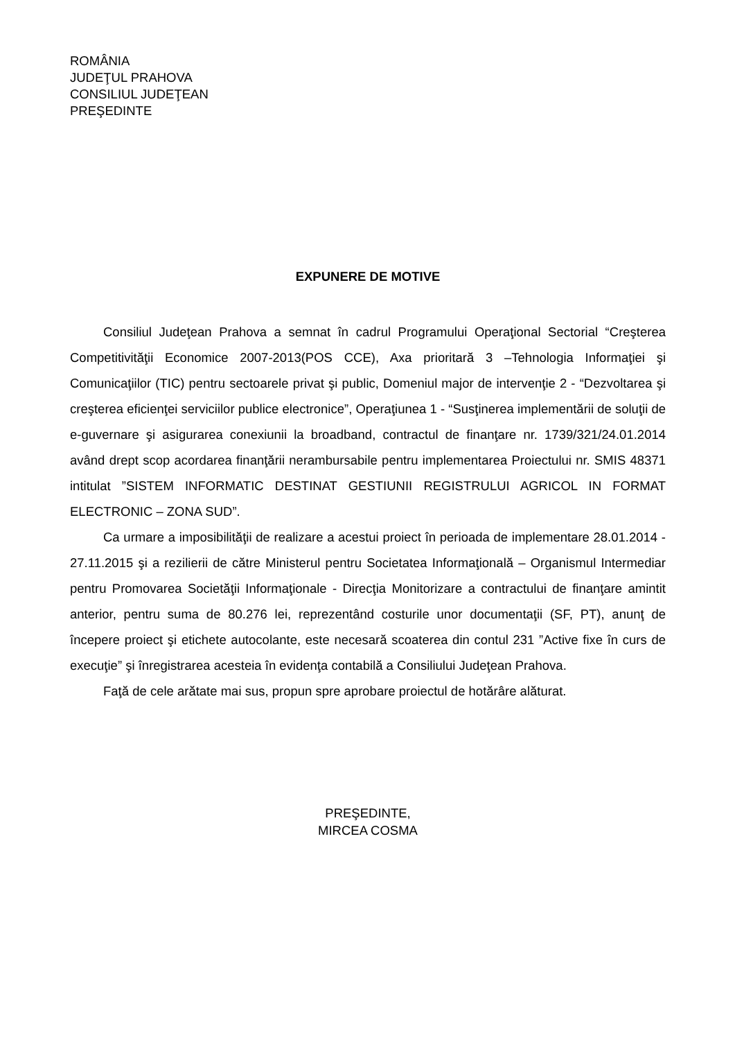ROMÂNIA
JUDEŢUL PRAHOVA
CONSILIUL JUDEŢEAN
PREŞEDINTE
EXPUNERE DE MOTIVE
Consiliul Judeţean Prahova a semnat în cadrul Programului Operaţional Sectorial “Creşterea Competitivităţii Economice 2007-2013(POS CCE), Axa prioritară 3 –Tehnologia Informaţiei şi Comunicaţiilor (TIC) pentru sectoarele privat şi public, Domeniul major de intervenţie 2 - “Dezvoltarea şi creşterea eficienţei serviciilor publice electronice”, Operaţiunea 1 - “Susţinerea implementării de soluţii de e-guvernare şi asigurarea conexiunii la broadband, contractul de finanţare nr. 1739/321/24.01.2014 având drept scop acordarea finanţării nerambursabile pentru implementarea Proiectului nr. SMIS 48371 intitulat ”SISTEM INFORMATIC DESTINAT GESTIUNII REGISTRULUI AGRICOL IN FORMAT ELECTRONIC – ZONA SUD”.
Ca urmare a imposibilităţii de realizare a acestui proiect în perioada de implementare 28.01.2014 - 27.11.2015 şi a rezilierii de către Ministerul pentru Societatea Informaţională – Organismul Intermediar pentru Promovarea Societăţii Informaţionale - Direcţia Monitorizare a contractului de finanţare amintit anterior, pentru suma de 80.276 lei, reprezentând costurile unor documentaţii (SF, PT), anunţ de începere proiect şi etichete autocolante, este necesară scoaterea din contul 231 ”Active fixe în curs de execuţie” şi înregistrarea acesteia în evidenţa contabilă a Consiliului Judeţean Prahova.
Faţă de cele arătate mai sus, propun spre aprobare proiectul de hotărâre alăturat.
PREŞEDINTE,
MIRCEA COSMA